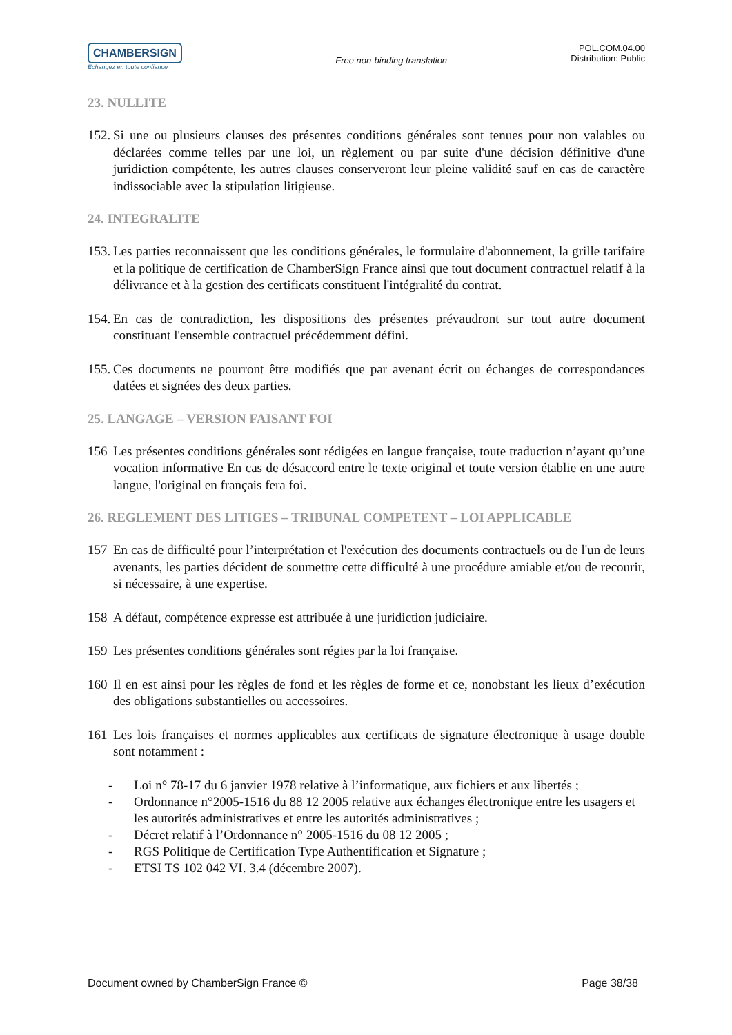CHAMBERSIGN
Echangez en toute confiance
Free non-binding translation
POL.COM.04.00
Distribution: Public
23. NULLITE
152. Si une ou plusieurs clauses des présentes conditions générales sont tenues pour non valables ou déclarées comme telles par une loi, un règlement ou par suite d'une décision définitive d'une juridiction compétente, les autres clauses conserveront leur pleine validité sauf en cas de caractère indissociable avec la stipulation litigieuse.
24. INTEGRALITE
153. Les parties reconnaissent que les conditions générales, le formulaire d'abonnement, la grille tarifaire et la politique de certification de ChamberSign France ainsi que tout document contractuel relatif à la délivrance et à la gestion des certificats constituent l'intégralité du contrat.
154. En cas de contradiction, les dispositions des présentes prévaudront sur tout autre document constituant l'ensemble contractuel précédemment défini.
155. Ces documents ne pourront être modifiés que par avenant écrit ou échanges de correspondances datées et signées des deux parties.
25. LANGAGE – VERSION FAISANT FOI
156 Les présentes conditions générales sont rédigées en langue française, toute traduction n’ayant qu’une vocation informative En cas de désaccord entre le texte original et toute version établie en une autre langue, l'original en français fera foi.
26. REGLEMENT DES LITIGES – TRIBUNAL COMPETENT – LOI APPLICABLE
157 En cas de difficulté pour l’interprétation et l'exécution des documents contractuels ou de l'un de leurs avenants, les parties décident de soumettre cette difficulté à une procédure amiable et/ou de recourir, si nécessaire, à une expertise.
158 A défaut, compétence expresse est attribuée à une juridiction judiciaire.
159 Les présentes conditions générales sont régies par la loi française.
160 Il en est ainsi pour les règles de fond et les règles de forme et ce, nonobstant les lieux d’exécution des obligations substantielles ou accessoires.
161 Les lois françaises et normes applicables aux certificats de signature électronique à usage double sont notamment :
- Loi n° 78-17 du 6 janvier 1978 relative à l’informatique, aux fichiers et aux libertés ;
- Ordonnance n°2005-1516 du 88 12 2005 relative aux échanges électronique entre les usagers et les autorités administratives et entre les autorités administratives ;
- Décret relatif à l’Ordonnance n° 2005-1516 du 08 12 2005 ;
- RGS Politique de Certification Type Authentification et Signature ;
- ETSI TS 102 042 VI. 3.4 (décembre 2007).
Document owned by ChamberSign France © Page 38/38